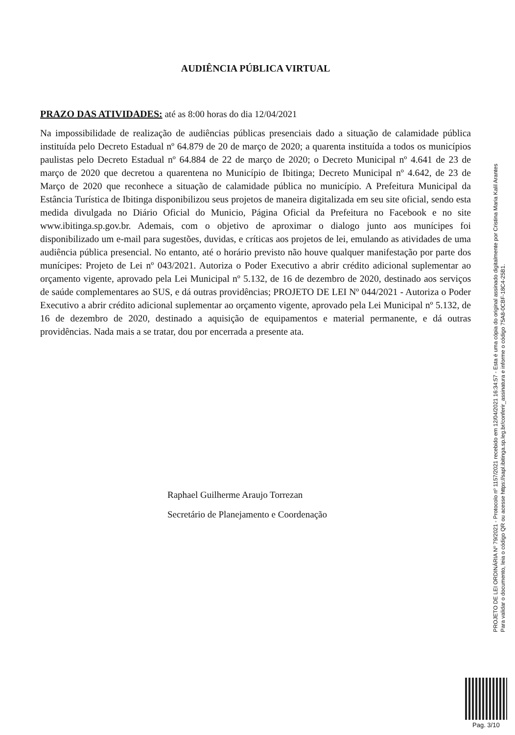AUDIÊNCIA PÚBLICA VIRTUAL
PRAZO DAS ATIVIDADES: até as 8:00 horas do dia 12/04/2021
Na impossibilidade de realização de audiências públicas presenciais dado a situação de calamidade pública instituída pelo Decreto Estadual nº 64.879 de 20 de março de 2020; a quarenta instituída a todos os municípios paulistas pelo Decreto Estadual nº 64.884 de 22 de março de 2020; o Decreto Municipal nº 4.641 de 23 de março de 2020 que decretou a quarentena no Município de Ibitinga; Decreto Municipal nº 4.642, de 23 de Março de 2020 que reconhece a situação de calamidade pública no município. A Prefeitura Municipal da Estância Turística de Ibitinga disponibilizou seus projetos de maneira digitalizada em seu site oficial, sendo esta medida divulgada no Diário Oficial do Municio, Página Oficial da Prefeitura no Facebook e no site www.ibitinga.sp.gov.br. Ademais, com o objetivo de aproximar o dialogo junto aos munícipes foi disponibilizado um e-mail para sugestões, duvidas, e críticas aos projetos de lei, emulando as atividades de uma audiência pública presencial. No entanto, até o horário previsto não houve qualquer manifestação por parte dos munícipes: Projeto de Lei nº 043/2021. Autoriza o Poder Executivo a abrir crédito adicional suplementar ao orçamento vigente, aprovado pela Lei Municipal nº 5.132, de 16 de dezembro de 2020, destinado aos serviços de saúde complementares ao SUS, e dá outras providências; PROJETO DE LEI Nº 044/2021 - Autoriza o Poder Executivo a abrir crédito adicional suplementar ao orçamento vigente, aprovado pela Lei Municipal nº 5.132, de 16 de dezembro de 2020, destinado a aquisição de equipamentos e material permanente, e dá outras providências. Nada mais a se tratar, dou por encerrada a presente ata.
Raphael Guilherme Araujo Torrezan
Secretário de Planejamento e Coordenação
PROJETO DE LEI ORDINÁRIA Nº 79/2021 - Protocolo nº 1157/2021 recebido em 12/04/2021 16:34:57 - Esta é uma cópia do original assinado digitalmente por Cristina Maria Kalil Arantes
Para validar o documento, leia o código QR ou acesse https://sapl.ibitinga.sp.leg.br/conferir_assinatura e informe o código 75A8-0CBF-18C4-25B1.
Pag. 3/10